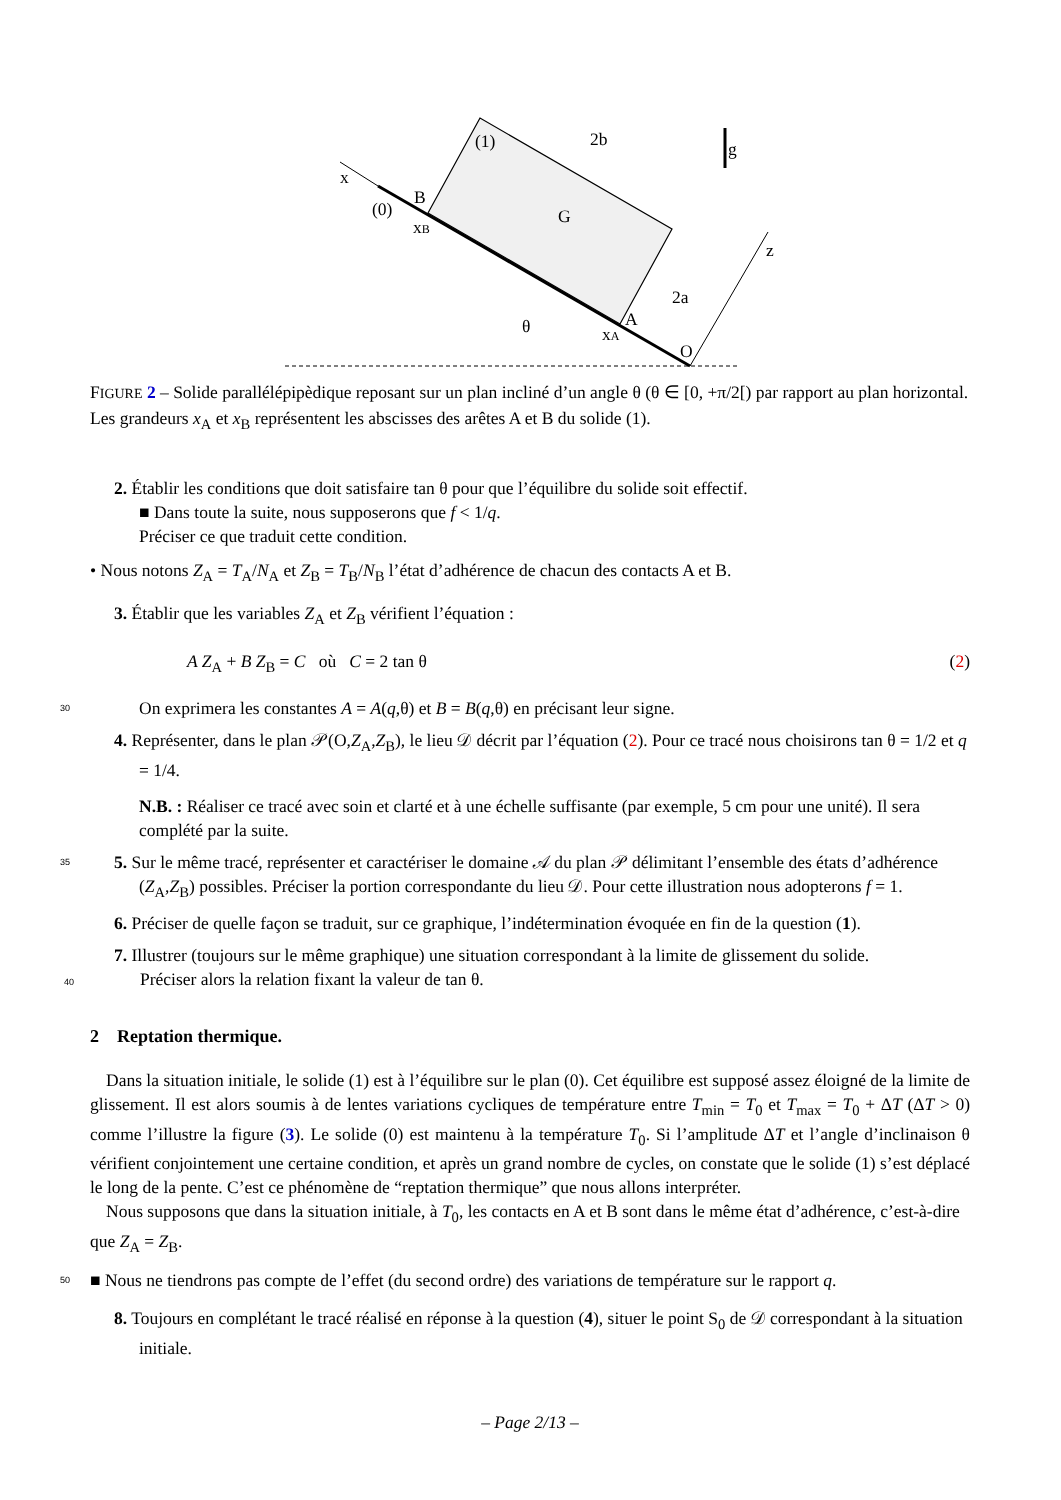x
(0)
B
xB
(1)
G
2b
g
z
2a
A
xA
O
θ
FIGURE 2 – Solide parallélépipèdique reposant sur un plan incliné d’un angle θ (θ ∈ [0, +π/2[) par rapport au plan horizontal. Les grandeurs x<sub>A</sub> et x<sub>B</sub> représentent les abscisses des arêtes A et B du solide (1).
2. Établir les conditions que doit satisfaire tan θ pour que l’équilibre du solide soit effectif.
■ Dans toute la suite, nous supposerons que f < 1/q.
Préciser ce que traduit cette condition.
• Nous notons Z<sub>A</sub> = T<sub>A</sub>/N<sub>A</sub> et Z<sub>B</sub> = T<sub>B</sub>/N<sub>B</sub> l’état d’adhérence de chacun des contacts A et B.
3. Établir que les variables Z<sub>A</sub> et Z<sub>B</sub> vérifient l’équation :
A Z<sub>A</sub> + B Z<sub>B</sub> = C où C = 2 tan θ (2)
30
On exprimera les constantes A = A(q,θ) et B = B(q,θ) en précisant leur signe.
4. Représenter, dans le plan 𝒫(O,Z<sub>A</sub>,Z<sub>B</sub>), le lieu 𝒟 décrit par l’équation (2). Pour ce tracé nous choisirons tan θ = 1/2 et q = 1/4.
N.B. : Réaliser ce tracé avec soin et clarté et à une échelle suffisante (par exemple, 5 cm pour une unité). Il sera complété par la suite.
35
5. Sur le même tracé, représenter et caractériser le domaine 𝒜 du plan 𝒫 délimitant l’ensemble des états d’adhérence (Z<sub>A</sub>,Z<sub>B</sub>) possibles. Préciser la portion correspondante du lieu 𝒟. Pour cette illustration nous adopterons f = 1.
6. Préciser de quelle façon se traduit, sur ce graphique, l’indétermination évoquée en fin de la question (1).
7. Illustrer (toujours sur le même graphique) une situation correspondant à la limite de glissement du solide.
40 Préciser alors la relation fixant la valeur de tan θ.
2 Reptation thermique.
Dans la situation initiale, le solide (1) est à l’équilibre sur le plan (0). Cet équilibre est supposé assez éloigné de la limite de glissement. Il est alors soumis à de lentes variations cycliques de température entre T<sub>min</sub> = T<sub>0</sub> et T<sub>max</sub> = T<sub>0</sub> + ΔT (ΔT > 0) comme l’illustre la figure (3). Le solide (0) est maintenu à la température T<sub>0</sub>. Si l’amplitude ΔT et l’angle d’inclinaison θ vérifient conjointement une certaine condition, et après un grand nombre de cycles, on constate que le solide (1) s’est déplacé le long de la pente. C’est ce phénomène de “reptation thermique” que nous allons interpréter.
Nous supposons que dans la situation initiale, à T<sub>0</sub>, les contacts en A et B sont dans le même état d’adhérence, c’est-à-dire que Z<sub>A</sub> = Z<sub>B</sub>.
50
■ Nous ne tiendrons pas compte de l’effet (du second ordre) des variations de température sur le rapport q.
8. Toujours en complétant le tracé réalisé en réponse à la question (4), situer le point S<sub>0</sub> de 𝒟 correspondant à la situation initiale.
– Page 2/13 –